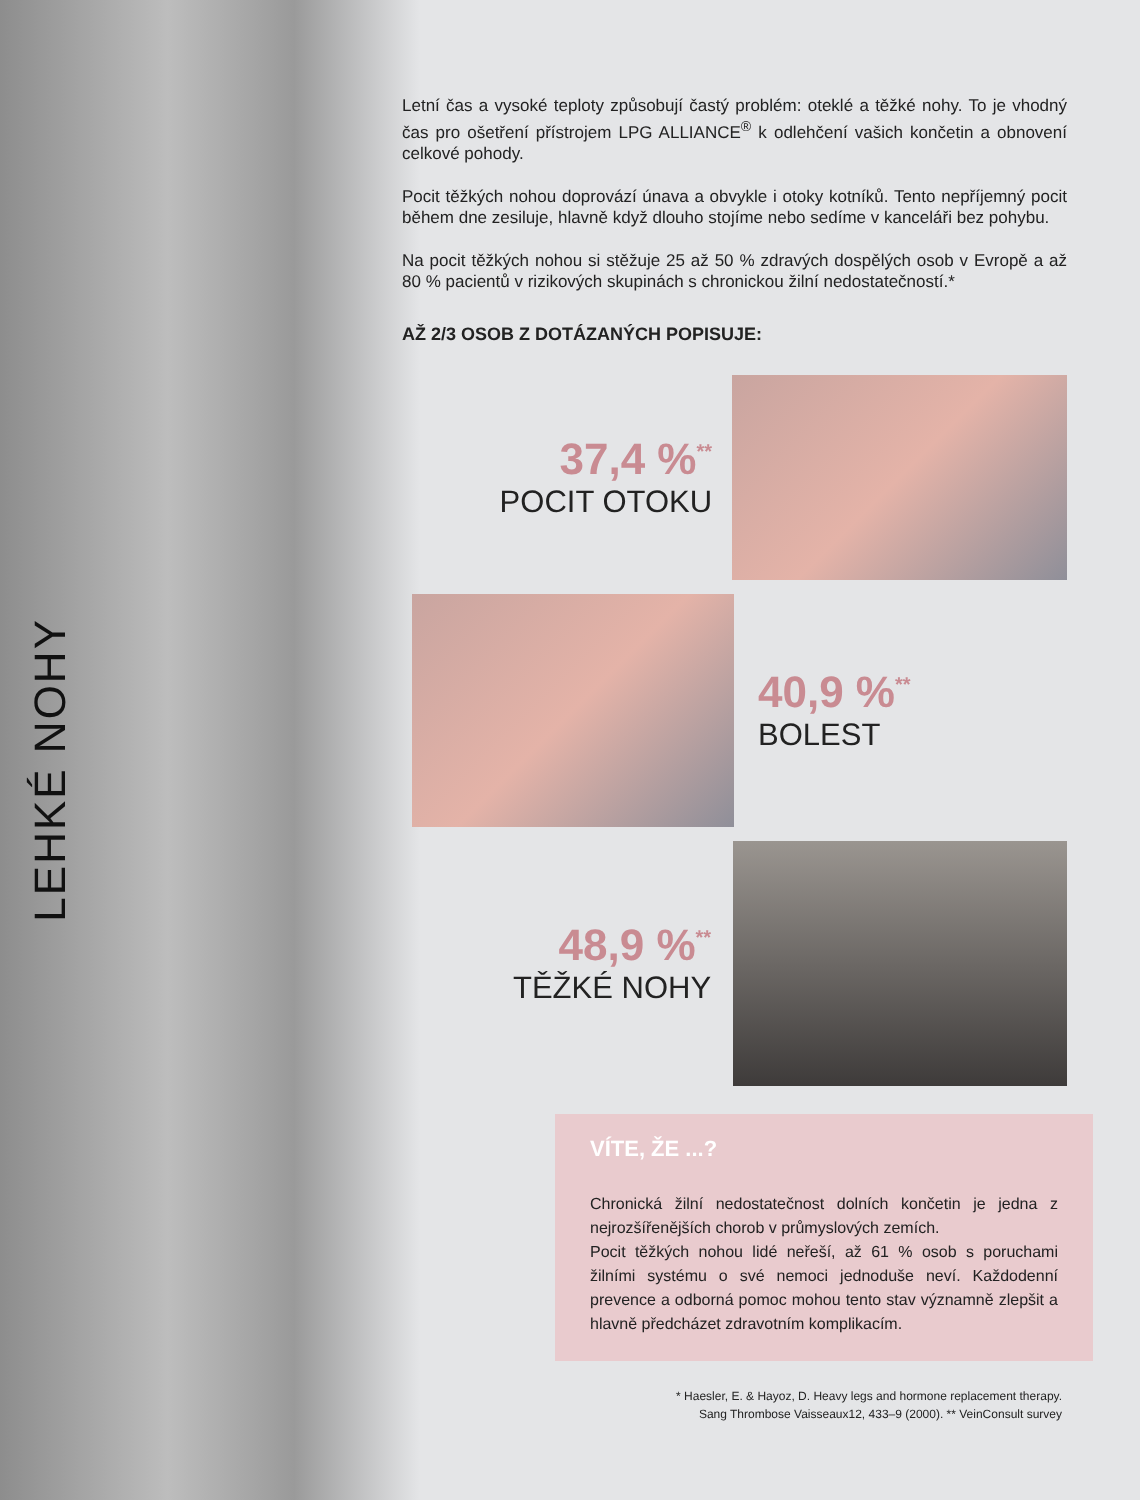LEHKÉ NOHY
Letní čas a vysoké teploty způsobují častý problém: oteklé a těžké nohy. To je vhodný čas pro ošetření přístrojem LPG ALLIANCE<sup>®</sup> k odlehčení vašich končetin a obnovení celkové pohody.
Pocit těžkých nohou doprovází únava a obvykle i otoky kotníků. Tento nepříjemný pocit během dne zesiluje, hlavně když dlouho stojíme nebo sedíme v kanceláři bez pohybu.
Na pocit těžkých nohou si stěžuje 25 až 50 % zdravých dospělých osob v Evropě a až 80 % pacientů v rizikových skupinách s chronickou žilní nedostatečností.*
AŽ 2/3 OSOB Z DOTÁZANÝCH POPISUJE:
37,4 %<sup>**</sup>
POCIT OTOKU
40,9 %<sup>**</sup>
BOLEST
48,9 %<sup>**</sup>
TĚŽKÉ NOHY
VÍTE, ŽE ...?
Chronická žilní nedostatečnost dolních končetin je jedna z nejrozšířenějších chorob v průmyslových zemích.
Pocit těžkých nohou lidé neřeší, až 61 % osob s poruchami žilními systému o své nemoci jednoduše neví. Každodenní prevence a odborná pomoc mohou tento stav významně zlepšit a hlavně předcházet zdravotním komplikacím.
* Haesler, E. & Hayoz, D. Heavy legs and hormone replacement therapy.
Sang Thrombose Vaisseaux12, 433–9 (2000). ** VeinConsult survey